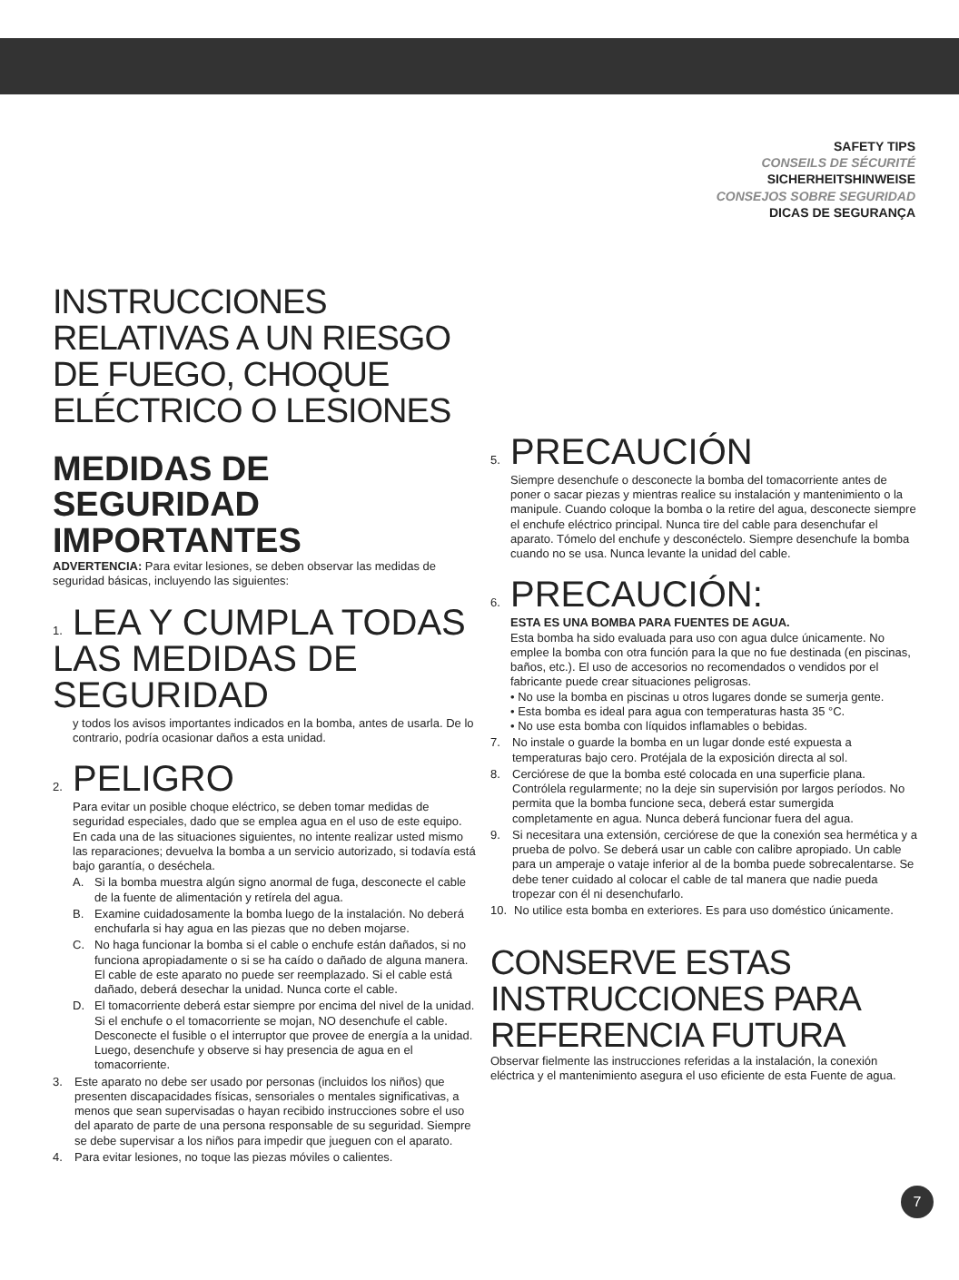SAFETY TIPS
CONSEILS DE SÉCURITÉ
SICHERHEITSHINWEISE
CONSEJOS SOBRE SEGURIDAD
DICAS DE SEGURANÇA
INSTRUCCIONES RELATIVAS A UN RIESGO DE FUEGO, CHOQUE ELÉCTRICO O LESIONES
MEDIDAS DE SEGURIDAD IMPORTANTES
ADVERTENCIA: Para evitar lesiones, se deben observar las medidas de seguridad básicas, incluyendo las siguientes:
1. LEA Y CUMPLA TODAS LAS MEDIDAS DE SEGURIDAD
y todos los avisos importantes indicados en la bomba, antes de usarla. De lo contrario, podría ocasionar daños a esta unidad.
2. PELIGRO
Para evitar un posible choque eléctrico, se deben tomar medidas de seguridad especiales, dado que se emplea agua en el uso de este equipo. En cada una de las situaciones siguientes, no intente realizar usted mismo las reparaciones; devuelva la bomba a un servicio autorizado, si todavía está bajo garantía, o deséchela.
A. Si la bomba muestra algún signo anormal de fuga, desconecte el cable de la fuente de alimentación y retírela del agua.
B. Examine cuidadosamente la bomba luego de la instalación. No deberá enchufarla si hay agua en las piezas que no deben mojarse.
C. No haga funcionar la bomba si el cable o enchufe están dañados, si no funciona apropiadamente o si se ha caído o dañado de alguna manera. El cable de este aparato no puede ser reemplazado. Si el cable está dañado, deberá desechar la unidad. Nunca corte el cable.
D. El tomacorriente deberá estar siempre por encima del nivel de la unidad. Si el enchufe o el tomacorriente se mojan, NO desenchufe el cable. Desconecte el fusible o el interruptor que provee de energía a la unidad. Luego, desenchufe y observe si hay presencia de agua en el tomacorriente.
3. Este aparato no debe ser usado por personas (incluidos los niños) que presenten discapacidades físicas, sensoriales o mentales significativas, a menos que sean supervisadas o hayan recibido instrucciones sobre el uso del aparato de parte de una persona responsable de su seguridad. Siempre se debe supervisar a los niños para impedir que jueguen con el aparato.
4. Para evitar lesiones, no toque las piezas móviles o calientes.
5. PRECAUCIÓN
Siempre desenchufe o desconecte la bomba del tomacorriente antes de poner o sacar piezas y mientras realice su instalación y mantenimiento o la manipule. Cuando coloque la bomba o la retire del agua, desconecte siempre el enchufe eléctrico principal. Nunca tire del cable para desenchufar el aparato. Tómelo del enchufe y desconéctelo. Siempre desenchufe la bomba cuando no se usa. Nunca levante la unidad del cable.
6. PRECAUCIÓN:
ESTA ES UNA BOMBA PARA FUENTES DE AGUA.
Esta bomba ha sido evaluada para uso con agua dulce únicamente. No emplee la bomba con otra función para la que no fue destinada (en piscinas, baños, etc.). El uso de accesorios no recomendados o vendidos por el fabricante puede crear situaciones peligrosas.
• No use la bomba en piscinas u otros lugares donde se sumerja gente.
• Esta bomba es ideal para agua con temperaturas hasta 35 °C.
• No use esta bomba con líquidos inflamables o bebidas.
7. No instale o guarde la bomba en un lugar donde esté expuesta a temperaturas bajo cero. Protéjala de la exposición directa al sol.
8. Cerciórese de que la bomba esté colocada en una superficie plana. Contrólela regularmente; no la deje sin supervisión por largos períodos. No permita que la bomba funcione seca, deberá estar sumergida completamente en agua. Nunca deberá funcionar fuera del agua.
9. Si necesitara una extensión, cerciórese de que la conexión sea hermética y a prueba de polvo. Se deberá usar un cable con calibre apropiado. Un cable para un amperaje o vataje inferior al de la bomba puede sobrecalentarse. Se debe tener cuidado al colocar el cable de tal manera que nadie pueda tropezar con él ni desenchufarlo.
10. No utilice esta bomba en exteriores. Es para uso doméstico únicamente.
CONSERVE ESTAS INSTRUCCIONES PARA REFERENCIA FUTURA
Observar fielmente las instrucciones referidas a la instalación, la conexión eléctrica y el mantenimiento asegura el uso eficiente de esta Fuente de agua.
7